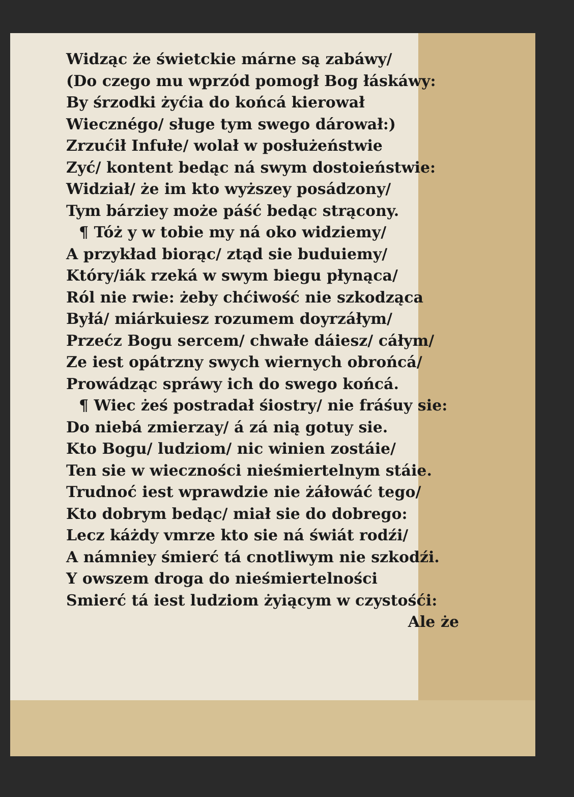Widząc że świetckie márne są zabáwy/
(Do czego mu wprzód pomogł Bog łáskáwy:
By śrzodki żyćia do końcá kierował
Wiecznégo/ sługe tym swego dárował:)
Zrzućił Infułe/ wolał w posłużeństwie
Zyć/ kontent bedąc ná swym dostoieństwie:
Widział/ że im kto wyższey posádzony/
Tym bárziey może páść bedąc strącony.
¶ Tóż y w tobie my ná oko widziemy/
A przykład biorąc/ ztąd sie buduiemy/
Który/iák rzeká w swym biegu płynąca/
Ról nie rwie: żeby chćiwość nie szkodząca
Byłá/ miárkuiesz rozumem doyrzáłym/
Przećz Bogu sercem/ chwałe dáiesz/ cáłym/
Ze iest opátrzny swych wiernych obrońcá/
Prowádząc spráwy ich do swego końcá.
¶ Wiec żeś postradał śiostry/ nie fráśuy sie:
Do niebá zmierzay/ á zá nią gotuy sie.
Kto Bogu/ ludziom/ nic winien zostáie/
Ten sie w wieczności nieśmiertelnym stáie.
Trudnoć iest wprawdzie nie żáłowáć tego/
Kto dobrym bedąc/ miał sie do dobrego:
Lecz káżdy vmrze kto sie ná świát rodźi/
A námniey śmierć tá cnotliwym nie szkodźi.
Y owszem droga do nieśmiertelności
Smierć tá iest ludziom żyiącym w czystośći:
Ale że